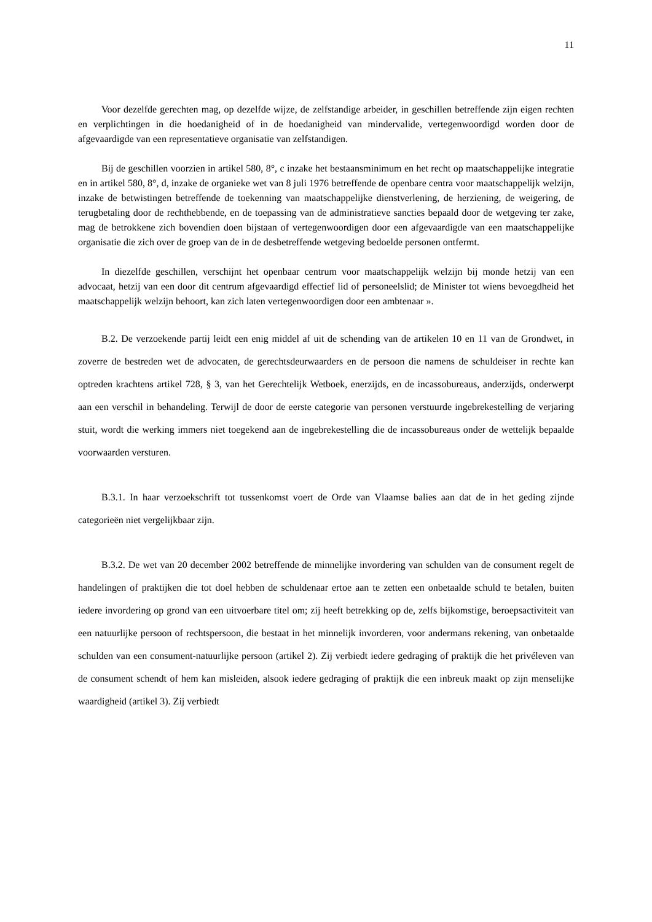11
Voor dezelfde gerechten mag, op dezelfde wijze, de zelfstandige arbeider, in geschillen betreffende zijn eigen rechten en verplichtingen in die hoedanigheid of in de hoedanigheid van mindervalide, vertegenwoordigd worden door de afgevaardigde van een representatieve organisatie van zelfstandigen.
Bij de geschillen voorzien in artikel 580, 8°, c inzake het bestaansminimum en het recht op maatschappelijke integratie en in artikel 580, 8°, d, inzake de organieke wet van 8 juli 1976 betreffende de openbare centra voor maatschappelijk welzijn, inzake de betwistingen betreffende de toekenning van maatschappelijke dienstverlening, de herziening, de weigering, de terugbetaling door de rechthebbende, en de toepassing van de administratieve sancties bepaald door de wetgeving ter zake, mag de betrokkene zich bovendien doen bijstaan of vertegenwoordigen door een afgevaardigde van een maatschappelijke organisatie die zich over de groep van de in de desbetreffende wetgeving bedoelde personen ontfermt.
In diezelfde geschillen, verschijnt het openbaar centrum voor maatschappelijk welzijn bij monde hetzij van een advocaat, hetzij van een door dit centrum afgevaardigd effectief lid of personeelslid; de Minister tot wiens bevoegdheid het maatschappelijk welzijn behoort, kan zich laten vertegenwoordigen door een ambtenaar ».
B.2. De verzoekende partij leidt een enig middel af uit de schending van de artikelen 10 en 11 van de Grondwet, in zoverre de bestreden wet de advocaten, de gerechtsdeurwaarders en de persoon die namens de schuldeiser in rechte kan optreden krachtens artikel 728, § 3, van het Gerechtelijk Wetboek, enerzijds, en de incassobureaus, anderzijds, onderwerpt aan een verschil in behandeling. Terwijl de door de eerste categorie van personen verstuurde ingebrekestelling de verjaring stuit, wordt die werking immers niet toegekend aan de ingebrekestelling die de incassobureaus onder de wettelijk bepaalde voorwaarden versturen.
B.3.1. In haar verzoekschrift tot tussenkomst voert de Orde van Vlaamse balies aan dat de in het geding zijnde categorieën niet vergelijkbaar zijn.
B.3.2. De wet van 20 december 2002 betreffende de minnelijke invordering van schulden van de consument regelt de handelingen of praktijken die tot doel hebben de schuldenaar ertoe aan te zetten een onbetaalde schuld te betalen, buiten iedere invordering op grond van een uitvoerbare titel om; zij heeft betrekking op de, zelfs bijkomstige, beroepsactiviteit van een natuurlijke persoon of rechtspersoon, die bestaat in het minnelijk invorderen, voor andermans rekening, van onbetaalde schulden van een consument-natuurlijke persoon (artikel 2). Zij verbiedt iedere gedraging of praktijk die het privéleven van de consument schendt of hem kan misleiden, alsook iedere gedraging of praktijk die een inbreuk maakt op zijn menselijke waardigheid (artikel 3). Zij verbiedt